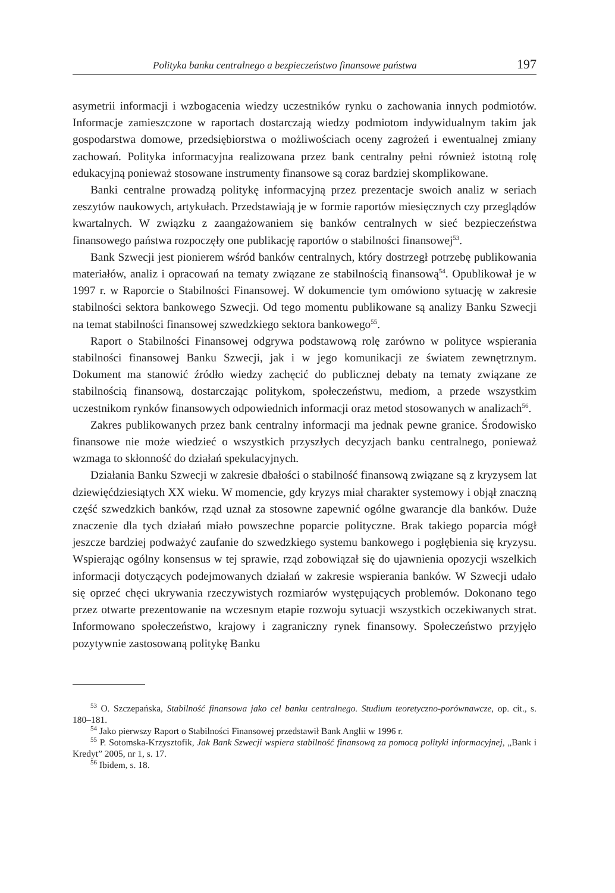Polityka banku centralnego a bezpieczeństwo finansowe państwa 197
asymetrii informacji i wzbogacenia wiedzy uczestników rynku o zachowania innych podmiotów. Informacje zamieszczone w raportach dostarczają wiedzy podmiotom indywidualnym takim jak gospodarstwa domowe, przedsiębiorstwa o możliwościach oceny zagrożeń i ewentualnej zmiany zachowań. Polityka informacyjna realizowana przez bank centralny pełni również istotną rolę edukacyjną ponieważ stosowane instrumenty finansowe są coraz bardziej skomplikowane.
Banki centralne prowadzą politykę informacyjną przez prezentacje swoich analiz w seriach zeszytów naukowych, artykułach. Przedstawiają je w formie raportów miesięcznych czy przeglądów kwartalnych. W związku z zaangażowaniem się banków centralnych w sieć bezpieczeństwa finansowego państwa rozpoczęły one publikację raportów o stabilności finansowej<sup>53</sup>.
Bank Szwecji jest pionierem wśród banków centralnych, który dostrzegł potrzebę publikowania materiałów, analiz i opracowań na tematy związane ze stabilnością finansową<sup>54</sup>. Opublikował je w 1997 r. w Raporcie o Stabilności Finansowej. W dokumencie tym omówiono sytuację w zakresie stabilności sektora bankowego Szwecji. Od tego momentu publikowane są analizy Banku Szwecji na temat stabilności finansowej szwedzkiego sektora bankowego<sup>55</sup>.
Raport o Stabilności Finansowej odgrywa podstawową rolę zarówno w polityce wspierania stabilności finansowej Banku Szwecji, jak i w jego komunikacji ze światem zewnętrznym. Dokument ma stanowić źródło wiedzy zachęcić do publicznej debaty na tematy związane ze stabilnością finansową, dostarczając politykom, społeczeństwu, mediom, a przede wszystkim uczestnikom rynków finansowych odpowiednich informacji oraz metod stosowanych w analizach<sup>56</sup>.
Zakres publikowanych przez bank centralny informacji ma jednak pewne granice. Środowisko finansowe nie może wiedzieć o wszystkich przyszłych decyzjach banku centralnego, ponieważ wzmaga to skłonność do działań spekulacyjnych.
Działania Banku Szwecji w zakresie dbałości o stabilność finansową związane są z kryzysem lat dziewięćdziesiątych XX wieku. W momencie, gdy kryzys miał charakter systemowy i objął znaczną część szwedzkich banków, rząd uznał za stosowne zapewnić ogólne gwarancje dla banków. Duże znaczenie dla tych działań miało powszechne poparcie polityczne. Brak takiego poparcia mógł jeszcze bardziej podważyć zaufanie do szwedzkiego systemu bankowego i pogłębienia się kryzysu. Wspierając ogólny konsensus w tej sprawie, rząd zobowiązał się do ujawnienia opozycji wszelkich informacji dotyczących podejmowanych działań w zakresie wspierania banków. W Szwecji udało się oprzeć chęci ukrywania rzeczywistych rozmiarów występujących problemów. Dokonano tego przez otwarte prezentowanie na wczesnym etapie rozwoju sytuacji wszystkich oczekiwanych strat. Informowano społeczeństwo, krajowy i zagraniczny rynek finansowy. Społeczeństwo przyjęło pozytywnie zastosowaną politykę Banku
<sup>53</sup> O. Szczepańska, Stabilność finansowa jako cel banku centralnego. Studium teoretyczno-porównawcze, op. cit., s. 180–181.
<sup>54</sup> Jako pierwszy Raport o Stabilności Finansowej przedstawił Bank Anglii w 1996 r.
<sup>55</sup> P. Sotomska-Krzysztofik, Jak Bank Szwecji wspiera stabilność finansową za pomocą polityki informacyjnej, „Bank i Kredyt” 2005, nr 1, s. 17.
<sup>56</sup> Ibidem, s. 18.